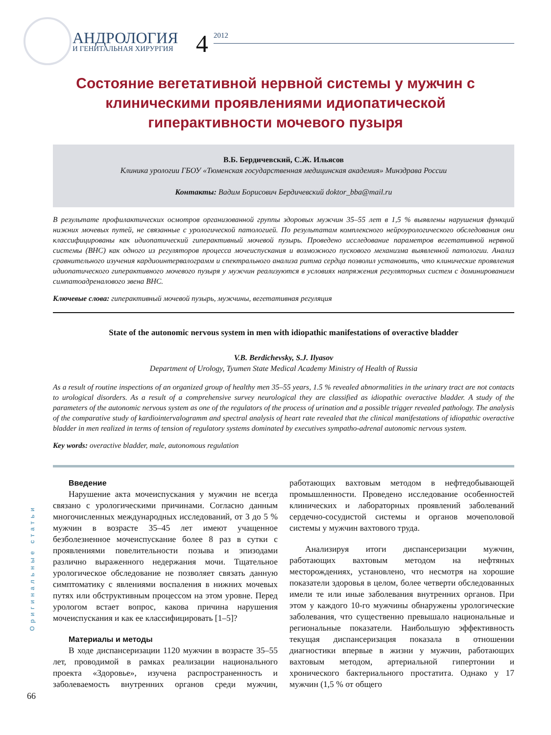АНДРОЛОГИЯ
И ГЕНИТАЛЬНАЯ ХИРУРГИЯ
4 2012
Состояние вегетативной нервной системы у мужчин с клиническими проявлениями идиопатической гиперактивности мочевого пузыря
В.Б. Бердичевский, С.Ж. Ильясов
Клиника урологии ГБОУ «Тюменская государственная медицинская академия» Минздрава России
Контакты: Вадим Борисович Бердичевский doktor_bba@mail.ru
В результате профилактических осмотров организованной группы здоровых мужчин 35–55 лет в 1,5 % выявлены нарушения функций нижних мочевых путей, не связанные с урологической патологией. По результатам комплексного нейроурологического обследования они классифицированы как идиопатический гиперактивный мочевой пузырь. Проведено исследование параметров вегетативной нервной системы (ВНС) как одного из регуляторов процесса мочеиспускания и возможного пускового механизма выявленной патологии. Анализ сравнительного изучения кардиоинтервалограмм и спектрального анализа ритма сердца позволил установить, что клинические проявления идиопатического гиперактивного мочевого пузыря у мужчин реализуются в условиях напряжения регуляторных систем с доминированием симпатоадреналового звена ВНС.
Ключевые слова: гиперактивный мочевой пузырь, мужчины, вегетативная регуляция
State of the autonomic nervous system in men with idiopathic manifestations of overactive bladder
V.B. Berdichevsky, S.J. Ilyasov
Department of Urology, Tyumen State Medical Academy Ministry of Health of Russia
As a result of routine inspections of an organized group of healthy men 35–55 years, 1.5 % revealed abnormalities in the urinary tract are not contacts to urological disorders. As a result of a comprehensive survey neurological they are classified as idiopathic overactive bladder. A study of the parameters of the autonomic nervous system as one of the regulators of the process of urination and a possible trigger revealed pathology. The analysis of the comparative study of kardiointervalogramm and spectral analysis of heart rate revealed that the clinical manifestations of idiopathic overactive bladder in men realized in terms of tension of regulatory systems dominated by executives sympatho-adrenal autonomic nervous system.
Key words: overactive bladder, male, autonomous regulation
Введение
Нарушение акта мочеиспускания у мужчин не всегда связано с урологическими причинами. Согласно данным многочисленных международных исследований, от 3 до 5 % мужчин в возрасте 35–45 лет имеют учащенное безболезненное мочеиспускание более 8 раз в сутки с проявлениями повелительности позыва и эпизодами различно выраженного недержания мочи. Тщательное урологическое обследование не позволяет связать данную симптоматику с явлениями воспаления в нижних мочевых путях или обструктивным процессом на этом уровне. Перед урологом встает вопрос, какова причина нарушения мочеиспускания и как ее классифицировать [1–5]?
Материалы и методы
В ходе диспансеризации 1120 мужчин в возрасте 35–55 лет, проводимой в рамках реализации национального проекта «Здоровье», изучена распространенность и заболеваемость внутренних органов среди мужчин, работающих вахтовым методом в нефтедобывающей промышленности. Проведено исследование особенностей клинических и лабораторных проявлений заболеваний сердечно-сосудистой системы и органов мочеполовой системы у мужчин вахтового труда.
Анализируя итоги диспансеризации мужчин, работающих вахтовым методом на нефтяных месторождениях, установлено, что несмотря на хорошие показатели здоровья в целом, более четверти обследованных имели те или иные заболевания внутренних органов. При этом у каждого 10-го мужчины обнаружены урологические заболевания, что существенно превышало национальные и региональные показатели. Наибольшую эффективность текущая диспансеризация показала в отношении диагностики впервые в жизни у мужчин, работающих вахтовым методом, артериальной гипертонии и хронического бактериального простатита. Однако у 17 мужчин (1,5 % от общего
Оригинальные статьи
66